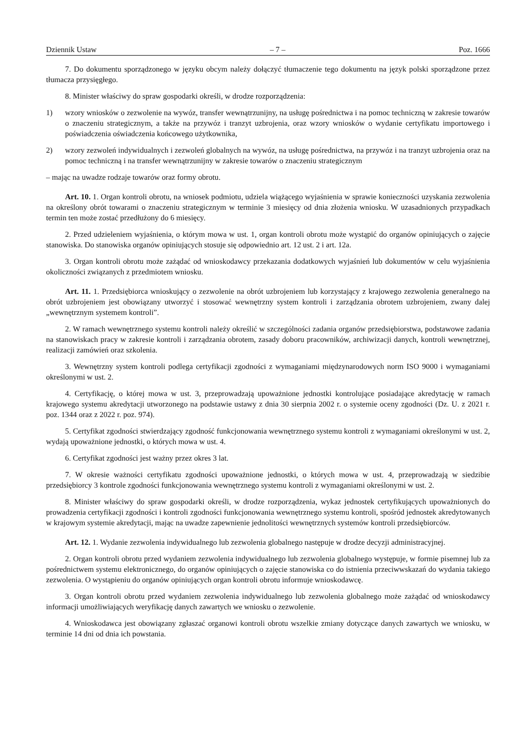Dziennik Ustaw – 7 – Poz. 1666
7. Do dokumentu sporządzonego w języku obcym należy dołączyć tłumaczenie tego dokumentu na język polski sporządzone przez tłumacza przysięgłego.
8. Minister właściwy do spraw gospodarki określi, w drodze rozporządzenia:
1) wzory wniosków o zezwolenie na wywóz, transfer wewnątrzunijny, na usługę pośrednictwa i na pomoc techniczną w zakresie towarów o znaczeniu strategicznym, a także na przywóz i tranzyt uzbrojenia, oraz wzory wniosków o wydanie certyfikatu importowego i poświadczenia oświadczenia końcowego użytkownika,
2) wzory zezwoleń indywidualnych i zezwoleń globalnych na wywóz, na usługę pośrednictwa, na przywóz i na tranzyt uzbrojenia oraz na pomoc techniczną i na transfer wewnątrzunijny w zakresie towarów o znaczeniu strategicznym
– mając na uwadze rodzaje towarów oraz formy obrotu.
Art. 10. 1. Organ kontroli obrotu, na wniosek podmiotu, udziela wiążącego wyjaśnienia w sprawie konieczności uzyskania zezwolenia na określony obrót towarami o znaczeniu strategicznym w terminie 3 miesięcy od dnia złożenia wniosku. W uzasadnionych przypadkach termin ten może zostać przedłużony do 6 miesięcy.
2. Przed udzieleniem wyjaśnienia, o którym mowa w ust. 1, organ kontroli obrotu może wystąpić do organów opiniujących o zajęcie stanowiska. Do stanowiska organów opiniujących stosuje się odpowiednio art. 12 ust. 2 i art. 12a.
3. Organ kontroli obrotu może zażądać od wnioskodawcy przekazania dodatkowych wyjaśnień lub dokumentów w celu wyjaśnienia okoliczności związanych z przedmiotem wniosku.
Art. 11. 1. Przedsiębiorca wnioskujący o zezwolenie na obrót uzbrojeniem lub korzystający z krajowego zezwolenia generalnego na obrót uzbrojeniem jest obowiązany utworzyć i stosować wewnętrzny system kontroli i zarządzania obrotem uzbrojeniem, zwany dalej „wewnętrznym systemem kontroli”.
2. W ramach wewnętrznego systemu kontroli należy określić w szczególności zadania organów przedsiębiorstwa, podstawowe zadania na stanowiskach pracy w zakresie kontroli i zarządzania obrotem, zasady doboru pracowników, archiwizacji danych, kontroli wewnętrznej, realizacji zamówień oraz szkolenia.
3. Wewnętrzny system kontroli podlega certyfikacji zgodności z wymaganiami międzynarodowych norm ISO 9000 i wymaganiami określonymi w ust. 2.
4. Certyfikację, o której mowa w ust. 3, przeprowadzają upoważnione jednostki kontrolujące posiadające akredytację w ramach krajowego systemu akredytacji utworzonego na podstawie ustawy z dnia 30 sierpnia 2002 r. o systemie oceny zgodności (Dz. U. z 2021 r. poz. 1344 oraz z 2022 r. poz. 974).
5. Certyfikat zgodności stwierdzający zgodność funkcjonowania wewnętrznego systemu kontroli z wymaganiami określonymi w ust. 2, wydają upoważnione jednostki, o których mowa w ust. 4.
6. Certyfikat zgodności jest ważny przez okres 3 lat.
7. W okresie ważności certyfikatu zgodności upoważnione jednostki, o których mowa w ust. 4, przeprowadzają w siedzibie przedsiębiorcy 3 kontrole zgodności funkcjonowania wewnętrznego systemu kontroli z wymaganiami określonymi w ust. 2.
8. Minister właściwy do spraw gospodarki określi, w drodze rozporządzenia, wykaz jednostek certyfikujących upoważnionych do prowadzenia certyfikacji zgodności i kontroli zgodności funkcjonowania wewnętrznego systemu kontroli, spośród jednostek akredytowanych w krajowym systemie akredytacji, mając na uwadze zapewnienie jednolitości wewnętrznych systemów kontroli przedsiębiorców.
Art. 12. 1. Wydanie zezwolenia indywidualnego lub zezwolenia globalnego następuje w drodze decyzji administracyjnej.
2. Organ kontroli obrotu przed wydaniem zezwolenia indywidualnego lub zezwolenia globalnego występuje, w formie pisemnej lub za pośrednictwem systemu elektronicznego, do organów opiniujących o zajęcie stanowiska co do istnienia przeciwwskazań do wydania takiego zezwolenia. O wystąpieniu do organów opiniujących organ kontroli obrotu informuje wnioskodawcę.
3. Organ kontroli obrotu przed wydaniem zezwolenia indywidualnego lub zezwolenia globalnego może zażądać od wnioskodawcy informacji umożliwiających weryfikację danych zawartych we wniosku o zezwolenie.
4. Wnioskodawca jest obowiązany zgłaszać organowi kontroli obrotu wszelkie zmiany dotyczące danych zawartych we wniosku, w terminie 14 dni od dnia ich powstania.